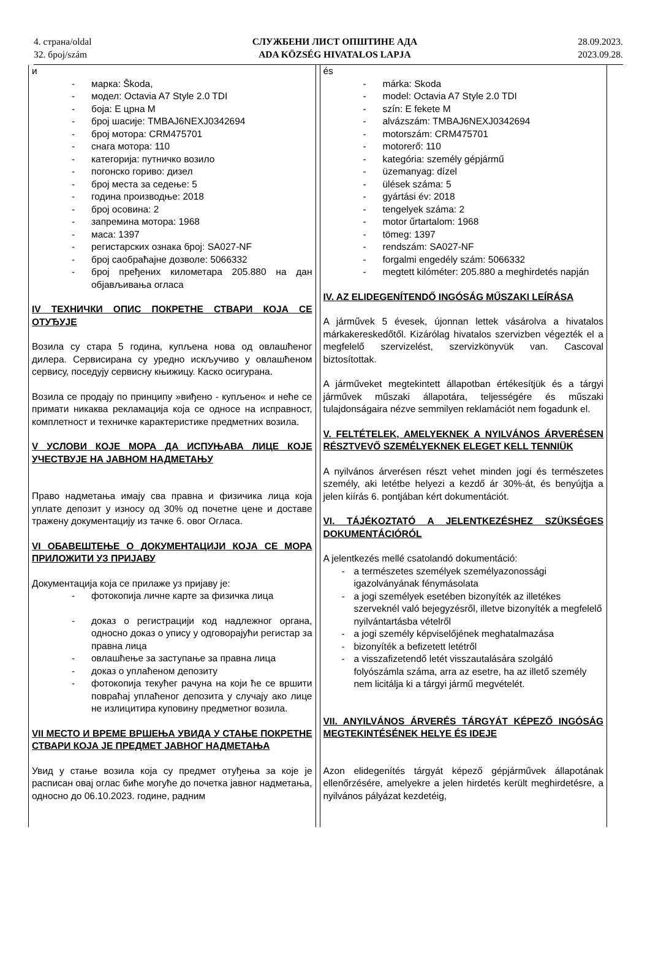4. страна/oldal
32. број/szám
СЛУЖБЕНИ ЛИСТ ОПШТИНЕ АДА
ADA KÖZSÉG HIVATALOS LAPJA
28.09.2023.
2023.09.28.
и
- марка: Škoda,
- модел: Octavia A7 Style 2.0 TDI
- боја: Е црна М
- број шасије: TMBAJ6NEXJ0342694
- број мотора: CRM475701
- снага мотора: 110
- категорија: путничко возило
- погонско гориво: дизел
- број места за седење: 5
- година производње: 2018
- број осовина: 2
- запремина мотора: 1968
- маса: 1397
- регистарских ознака број: SA027-NF
- број саобраћајне дозволе: 5066332
- број пређених километара 205.880 на дан објављивања огласа
IV ТЕХНИЧКИ ОПИС ПОКРЕТНЕ СТВАРИ КОЈА СЕ ОТУЂУЈЕ
Возила су стара 5 година, купљена нова од овлашћеног дилера. Сервисирана су уредно искључиво у овлашћеном сервису, поседују сервисну књижицу. Каско осигурана.
Возила се продају по принципу »виђено - купљено« и неће се примати никаква рекламација која се односе на исправност, комплетност и техничке карактеристике предметних возила.
V УСЛОВИ КОЈЕ МОРА ДА ИСПУЊАВА ЛИЦЕ КОЈЕ УЧЕСТВУЈЕ НА ЈАВНОМ НАДМЕТАЊУ
Право надметања имају сва правна и физичика лица која уплате депозит у износу од 30% од почетне цене и доставе тражену документацију из тачке 6. овог Огласа.
VI ОБАВЕШТЕЊЕ О ДОКУМЕНТАЦИЈИ КОЈА СЕ МОРА ПРИЛОЖИТИ УЗ ПРИЈАВУ
Документација која се прилаже уз пријаву је:
- фотокопија личне карте за физичка лица
- доказ о регистрацији код надлежног органа, односно доказ о упису у одговорајући регистар за правна лица
- овлашћење за заступање за правна лица
- доказ о уплаћеном депозиту
- фотокопија текућег рачуна на који ће се вршити повраћај уплаћеног депозита у случају ако лице не излицитира куповину предметног возила.
VII МЕСТО И ВРЕМЕ ВРШЕЊА УВИДА У СТАЊЕ ПОКРЕТНЕ СТВАРИ КОЈА ЈЕ ПРЕДМЕТ ЈАВНОГ НАДМЕТАЊА
Увид у стање возила која су предмет отуђења за које је расписан овај оглас биће могуће до почетка јавног надметања, односно до 06.10.2023. године, радним
és
- márka: Skoda
- model: Octavia A7 Style 2.0 TDI
- szín: E fekete M
- alvázszám: TMBAJ6NEXJ0342694
- motorszám: CRM475701
- motorerő: 110
- kategória: személy gépjármű
- üzemanyag: dízel
- ülések száma: 5
- gyártási év: 2018
- tengelyek száma: 2
- motor űrtartalom: 1968
- tömeg: 1397
- rendszám: SA027-NF
- forgalmi engedély szám: 5066332
- megtett kilóméter: 205.880 a meghirdetés napján
IV. AZ ELIDEGENÍTENDŐ INGÓSÁG MŰSZAKI LEÍRÁSA
A járművek 5 évesek, újonnan lettek vásárolva a hivatalos márkakereskedőtől. Kizárólag hivatalos szervizben végezték el a megfelelő szervizelést, szervizkönyvük van. Cascoval biztosítottak.
A járműveket megtekintett állapotban értékesítjük és a tárgyi járművek műszaki állapotára, teljességére és műszaki tulajdonságaira nézve semmilyen reklamációt nem fogadunk el.
V. FELTÉTELEK, AMELYEKNEK A NYILVÁNOS ÁRVERÉSEN RÉSZTVEVŐ SZEMÉLYEKNEK ELEGET KELL TENNIÜK
A nyilvános árverésen részt vehet minden jogi és természetes személy, aki letétbe helyezi a kezdő ár 30%-át, és benyújtja a jelen kiírás 6. pontjában kért dokumentációt.
VI. TÁJÉKOZTATÓ A JELENTKEZÉSHEZ SZÜKSÉGES DOKUMENTÁCIÓRÓL
A jelentkezés mellé csatolandó dokumentáció:
- a természetes személyek személyazonossági igazolványának fénymásolata
- a jogi személyek esetében bizonyíték az illetékes szerveknél való bejegyzésről, illetve bizonyíték a megfelelő nyilvántartásba vételről
- a jogi személy képviselőjének meghatalmazása
- bizonyíték a befizetett letétről
- a visszafizetendő letét visszautalására szolgáló folyószámla száma, arra az esetre, ha az illető személy nem licitálja ki a tárgyi jármű megvételét.
VII. ANYILVÁNOS ÁRVERÉS TÁRGYÁT KÉPEZŐ INGÓSÁG MEGTEKINTÉSÉNEK HELYE ÉS IDEJE
Azon elidegenítés tárgyát képező gépjárművek állapotának ellenőrzésére, amelyekre a jelen hirdetés került meghirdetésre, a nyilvános pályázat kezdetéig,